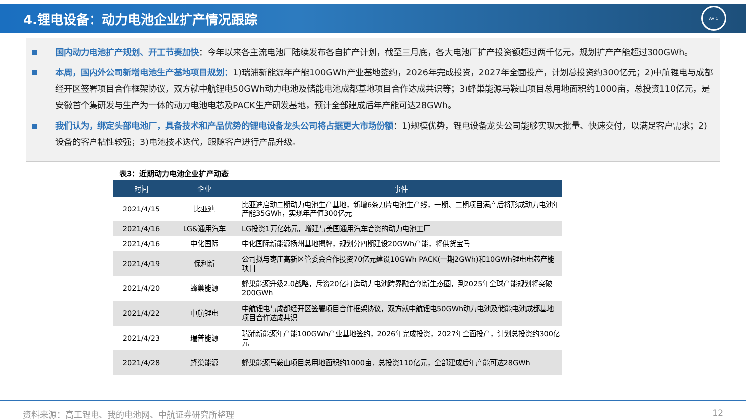4.锂电设备：动力电池企业扩产情况跟踪
AVIC
国内动力电池扩产规划、开工节奏加快：今年以来各主流电池厂陆续发布各自扩产计划，截至三月底，各大电池厂扩产投资额超过两千亿元，规划扩产产能超过300GWh。
本周，国内外公司新增电池生产基地项目规划：1)瑞浦新能源年产能100GWh产业基地签约，2026年完成投资，2027年全面投产，计划总投资约300亿元；2)中航锂电与成都经开区签署项目合作框架协议，双方就中航锂电50GWh动力电池及储能电池成都基地项目合作达成共识等；3)蜂巢能源马鞍山项目总用地面积约1000亩，总投资110亿元，是安徽首个集研发与生产为一体的动力电池电芯及PACK生产研发基地，预计全部建成后年产能可达28GWh。
我们认为，绑定头部电池厂，具备技术和产品优势的锂电设备龙头公司将占据更大市场份额：1)规模优势，锂电设备龙头公司能够实现大批量、快速交付，以满足客户需求；2)设备的客户粘性较强；3)电池技术迭代，跟随客户进行产品升级。
表3：近期动力电池企业扩产动态
| 时间 | 企业 | 事件 |
| --- | --- | --- |
| 2021/4/15 | 比亚迪 | 比亚迪启动二期动力电池生产基地，新增6条刀片电池生产线，一期、二期项目满产后将形成动力电池年产能35GWh，实现年产值300亿元 |
| 2021/4/16 | LG&通用汽车 | LG投资1万亿韩元，增建与美国通用汽车合资的动力电池工厂 |
| 2021/4/16 | 中化国际 | 中化国际新能源扬州基地揭牌，规划分四期建设20GWh产能，将供货宝马 |
| 2021/4/19 | 保利新 | 公司拟与枣庄高新区管委会合作投资70亿元建设10GWh PACK(一期2GWh)和10GWh锂电电芯产能项目 |
| 2021/4/20 | 蜂巢能源 | 蜂巢能源升级2.0战略，斥资20亿打造动力电池跨界融合创新生态圈，到2025年全球产能规划将突破200GWh |
| 2021/4/22 | 中航锂电 | 中航锂电与成都经开区签署项目合作框架协议，双方就中航锂电50GWh动力电池及储能电池成都基地项目合作达成共识 |
| 2021/4/23 | 瑞普能源 | 瑞浦新能源年产能100GWh产业基地签约，2026年完成投资，2027年全面投产，计划总投资约300亿元 |
| 2021/4/28 | 蜂巢能源 | 蜂巢能源马鞍山项目总用地面积约1000亩，总投资110亿元，全部建成后年产能可达28GWh |
资料来源：高工锂电、我的电池网、中航证券研究所整理 12